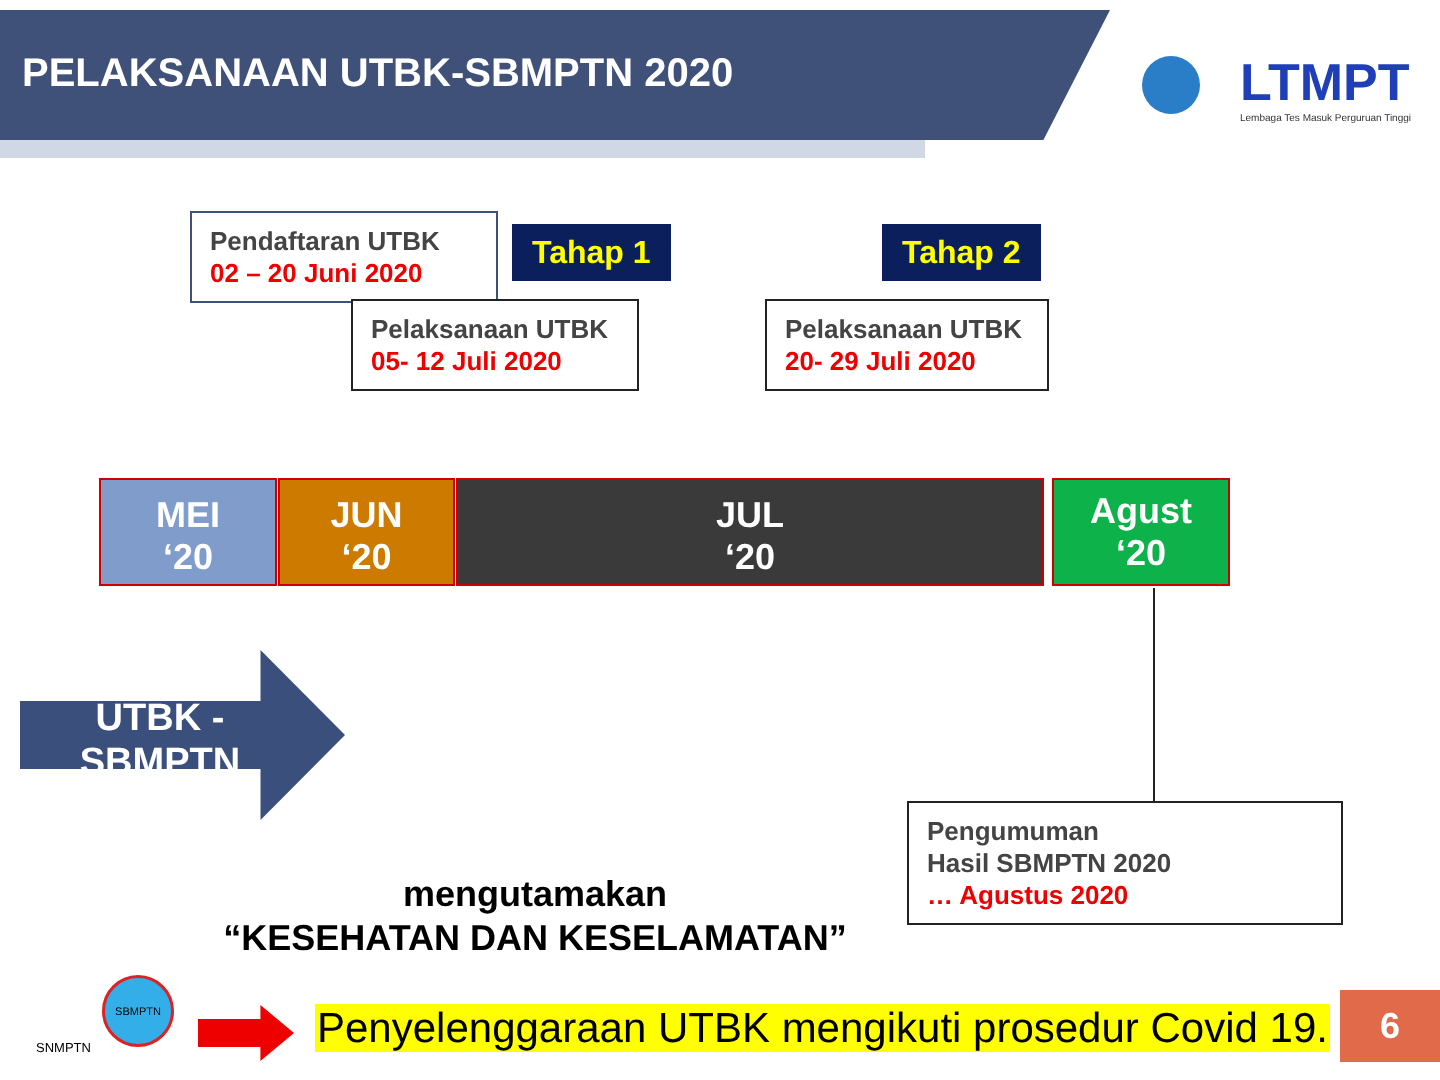PELAKSANAAN UTBK-SBMPTN 2020
LTMPT
Lembaga Tes Masuk Perguruan Tinggi
Pendaftaran UTBK
02 – 20 Juni 2020
Tahap 1 Tahap 2
Pelaksanaan UTBK
05- 12 Juli 2020
Pelaksanaan UTBK
20- 29 Juli 2020
MEI
‘20
JUN
‘20
JUL
‘20
Agust
‘20
UTBK -
SBMPTN
Pengumuman
Hasil SBMPTN 2020
… Agustus 2020
mengutamakan
“KESEHATAN DAN KESELAMATAN”
SNMPTN
SBMPTN
Penyelenggaraan UTBK mengikuti prosedur Covid 19.
6